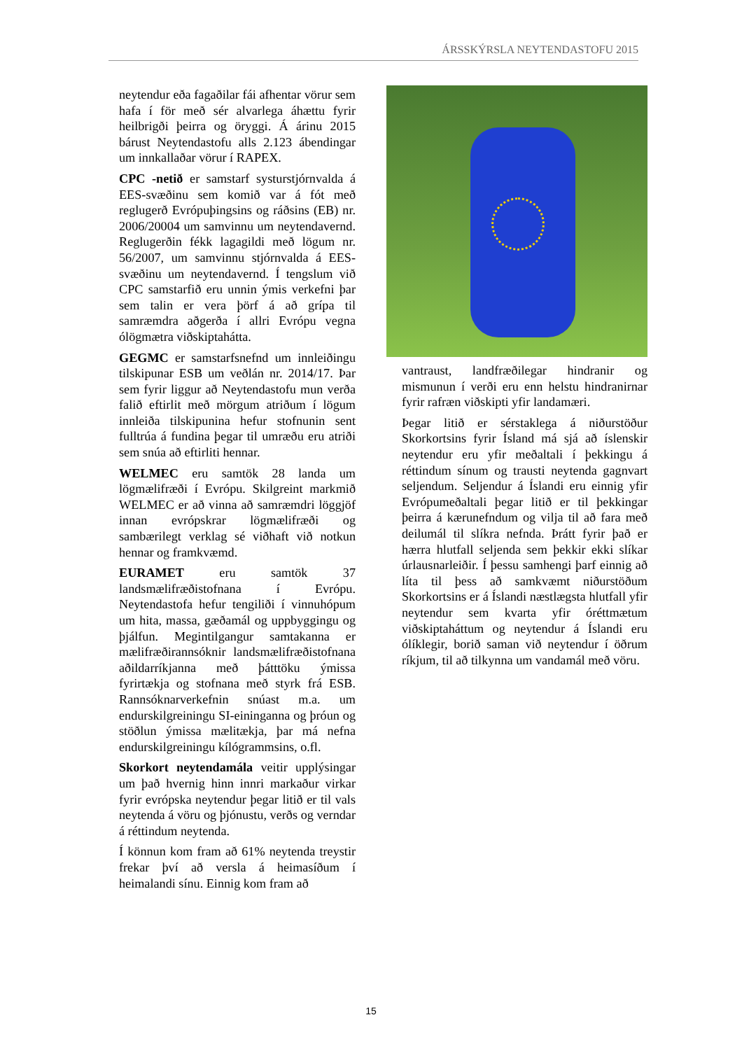ÁRSSKÝRSLA NEYTENDASTOFU 2015
neytendur eða fagaðilar fái afhentar vörur sem hafa í för með sér alvarlega áhættu fyrir heilbrigði þeirra og öryggi. Á árinu 2015 bárust Neytendastofu alls 2.123 ábendingar um innkallaðar vörur í RAPEX.
CPC -netið er samstarf systurstjórnvalda á EES-svæðinu sem komið var á fót með reglugerð Evrópuþingsins og ráðsins (EB) nr. 2006/20004 um samvinnu um neytendavernd. Reglugerðin fékk lagagildi með lögum nr. 56/2007, um samvinnu stjórnvalda á EES-svæðinu um neytendavernd. Í tengslum við CPC samstarfið eru unnin ýmis verkefni þar sem talin er vera þörf á að grípa til samræmdra aðgerða í allri Evrópu vegna ólögmætra viðskiptahátta.
GEGMC er samstarfsnefnd um innleiðingu tilskipunar ESB um veðlán nr. 2014/17. Þar sem fyrir liggur að Neytendastofu mun verða falið eftirlit með mörgum atriðum í lögum innleiða tilskipunina hefur stofnunin sent fulltrúa á fundina þegar til umræðu eru atriði sem snúa að eftirliti hennar.
WELMEC eru samtök 28 landa um lögmælifræði í Evrópu. Skilgreint markmið WELMEC er að vinna að samræmdri löggjöf innan evrópskrar lögmælifræði og sambærilegt verklag sé viðhaft við notkun hennar og framkvæmd.
EURAMET eru samtök 37 landsmælifræðistofnana í Evrópu. Neytendastofa hefur tengiliði í vinnuhópum um hita, massa, gæðamál og uppbyggingu og þjálfun. Megintilgangur samtakanna er mælifræðirannsóknir landsmælifræðistofnana aðildarríkjanna með þátttöku ýmissa fyrirtækja og stofnana með styrk frá ESB. Rannsóknarverkefnin snúast m.a. um endurskilgreiningu SI-eininganna og þróun og stöðlun ýmissa mælitækja, þar má nefna endurskilgreiningu kílógrammsins, o.fl.
Skorkort neytendamála veitir upplýsingar um það hvernig hinn innri markaður virkar fyrir evrópska neytendur þegar litið er til vals neytenda á vöru og þjónustu, verðs og verndar á réttindum neytenda.
Í könnun kom fram að 61% neytenda treystir frekar því að versla á heimasíðum í heimalandi sínu. Einnig kom fram að
vantraust, landfræðilegar hindranir og mismunun í verði eru enn helstu hindranirnar fyrir rafræn viðskipti yfir landamæri.
Þegar litið er sérstaklega á niðurstöður Skorkortsins fyrir Ísland má sjá að íslenskir neytendur eru yfir meðaltali í þekkingu á réttindum sínum og trausti neytenda gagnvart seljendum. Seljendur á Íslandi eru einnig yfir Evrópumeðaltali þegar litið er til þekkingar þeirra á kærunefndum og vilja til að fara með deilumál til slíkra nefnda. Þrátt fyrir það er hærra hlutfall seljenda sem þekkir ekki slíkar úrlausnarleiðir. Í þessu samhengi þarf einnig að líta til þess að samkvæmt niðurstöðum Skorkortsins er á Íslandi næstlægsta hlutfall yfir neytendur sem kvarta yfir óréttmætum viðskiptaháttum og neytendur á Íslandi eru ólíklegir, borið saman við neytendur í öðrum ríkjum, til að tilkynna um vandamál með vöru.
15